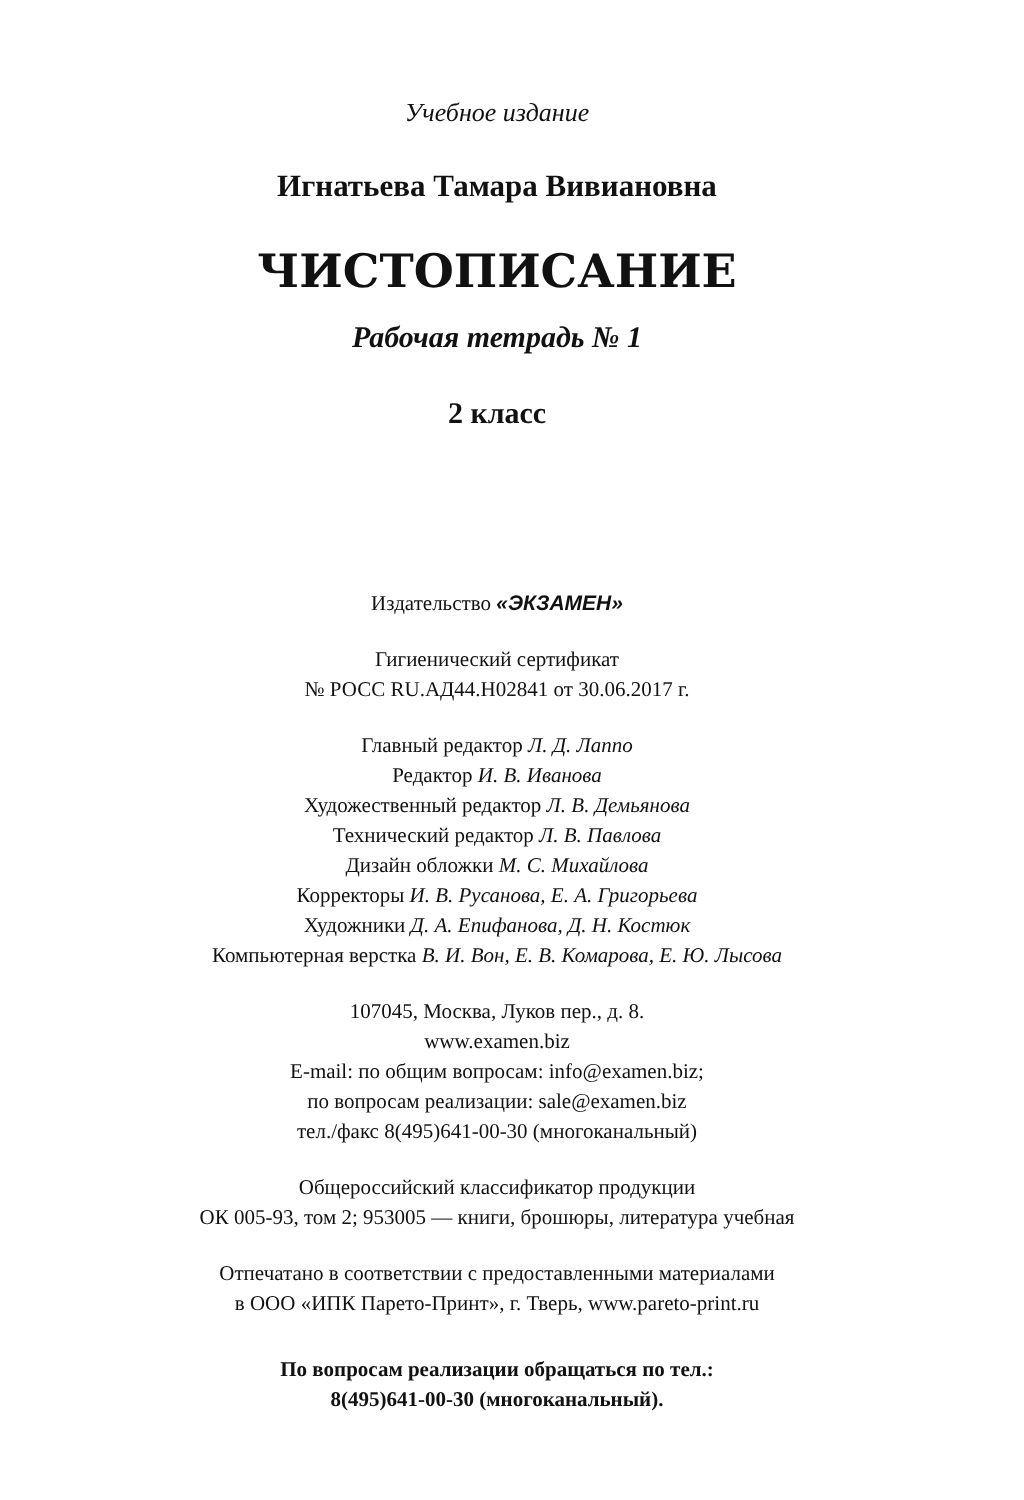Учебное издание
Игнатьева Тамара Вивиановна
ЧИСТОПИСАНИЕ
Рабочая тетрадь № 1
2 класс
Издательство «ЭКЗАМЕН»
Гигиенический сертификат
№ РОСС RU.АД44.Н02841 от 30.06.2017 г.
Главный редактор Л. Д. Лаппо
Редактор И. В. Иванова
Художественный редактор Л. В. Демьянова
Технический редактор Л. В. Павлова
Дизайн обложки М. С. Михайлова
Корректоры И. В. Русанова, Е. А. Григорьева
Художники Д. А. Епифанова, Д. Н. Костюк
Компьютерная верстка В. И. Вон, Е. В. Комарова, Е. Ю. Лысова
107045, Москва, Луков пер., д. 8.
www.examen.biz
E-mail: по общим вопросам: info@examen.biz;
по вопросам реализации: sale@examen.biz
тел./факс 8(495)641-00-30 (многоканальный)
Общероссийский классификатор продукции
ОК 005-93, том 2; 953005 — книги, брошюры, литература учебная
Отпечатано в соответствии с предоставленными материалами
в ООО «ИПК Парето-Принт», г. Тверь, www.pareto-print.ru
По вопросам реализации обращаться по тел.:
8(495)641-00-30 (многоканальный).